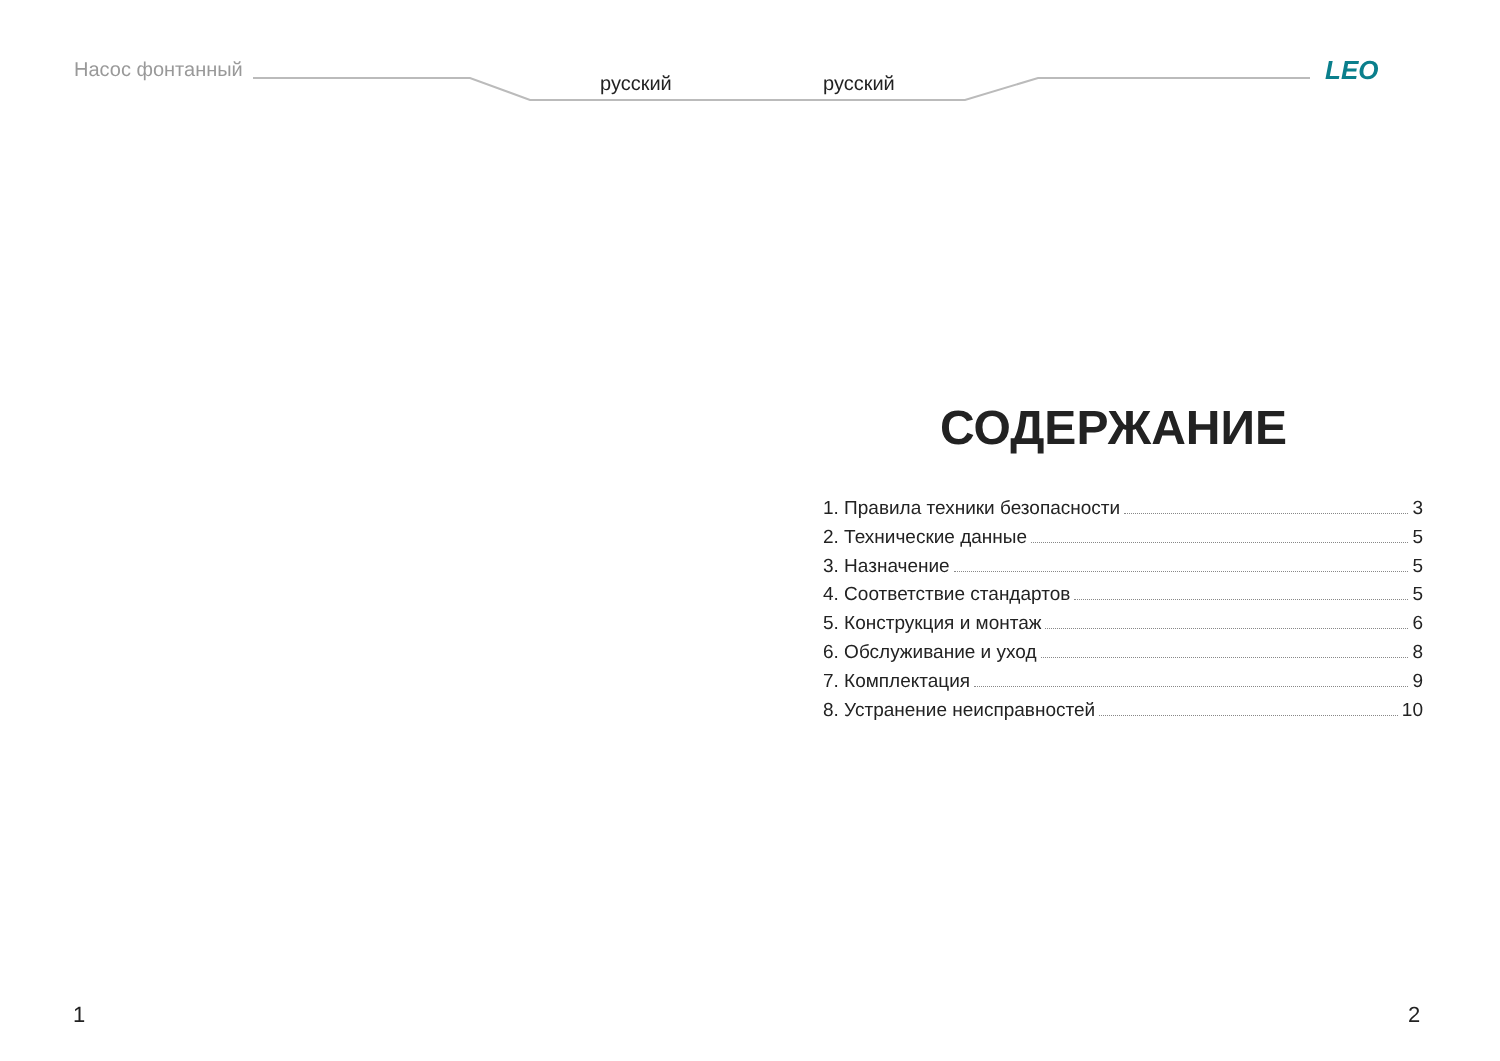Насос фонтанный
русский русский LEO
СОДЕРЖАНИЕ
1. Правила техники безопасности 3
2. Технические данные 5
3. Назначение 5
4. Соответствие стандартов 5
5. Конструкция и монтаж 6
6. Обслуживание и уход 8
7. Комплектация 9
8. Устранение неисправностей 10
1 2